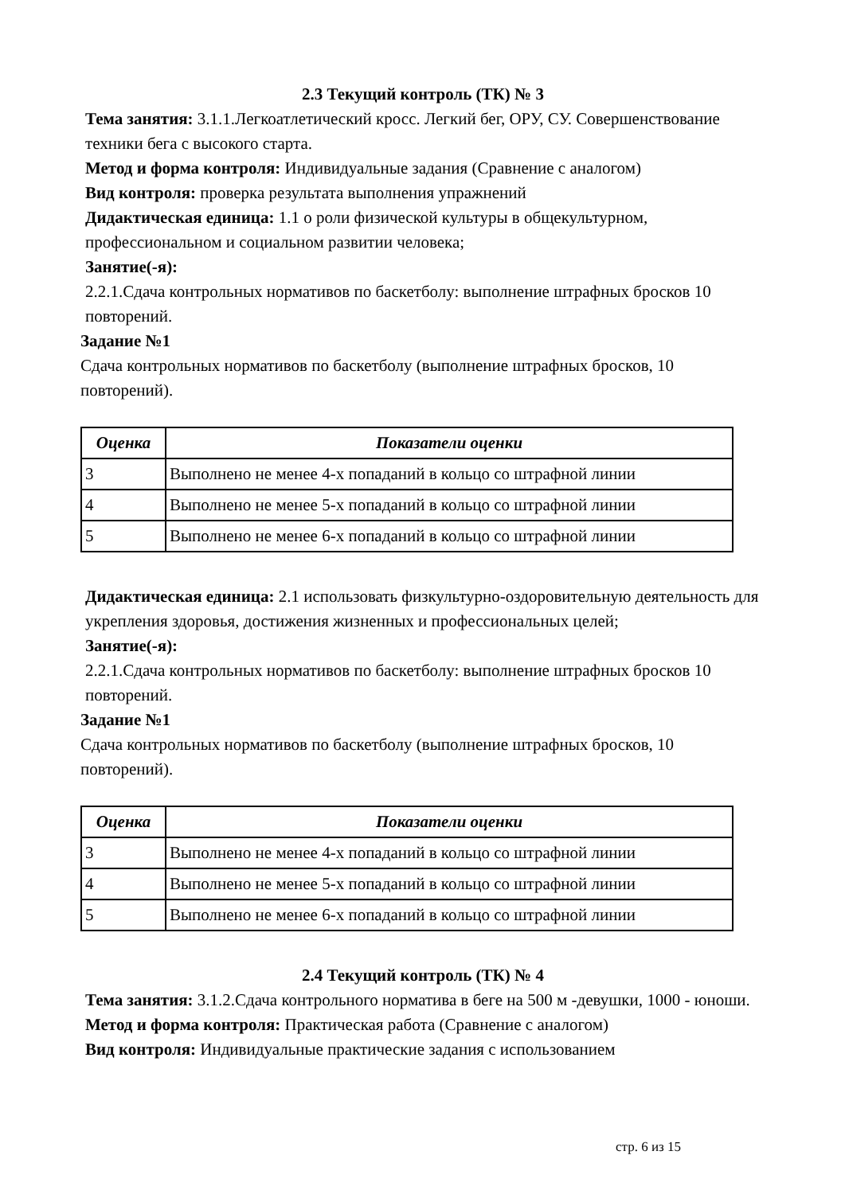2.3 Текущий контроль (ТК) № 3
Тема занятия: 3.1.1.Легкоатлетический кросс. Легкий бег, ОРУ, СУ. Совершенствование техники бега с высокого старта.
Метод и форма контроля: Индивидуальные задания (Сравнение с аналогом)
Вид контроля: проверка результата выполнения упражнений
Дидактическая единица: 1.1 о роли физической культуры в общекультурном, профессиональном и социальном развитии человека;
Занятие(-я):
2.2.1.Сдача контрольных нормативов по баскетболу: выполнение штрафных бросков 10 повторений.
Задание №1
Сдача контрольных нормативов по баскетболу (выполнение штрафных бросков, 10 повторений).
| Оценка | Показатели оценки |
| --- | --- |
| 3 | Выполнено не менее 4-х попаданий в кольцо со штрафной линии |
| 4 | Выполнено не менее 5-х попаданий в кольцо со штрафной линии |
| 5 | Выполнено не менее 6-х попаданий в кольцо со штрафной линии |
Дидактическая единица: 2.1 использовать физкультурно-оздоровительную деятельность для укрепления здоровья, достижения жизненных и профессиональных целей;
Занятие(-я):
2.2.1.Сдача контрольных нормативов по баскетболу: выполнение штрафных бросков 10 повторений.
Задание №1
Сдача контрольных нормативов по баскетболу (выполнение штрафных бросков, 10 повторений).
| Оценка | Показатели оценки |
| --- | --- |
| 3 | Выполнено не менее 4-х попаданий в кольцо со штрафной линии |
| 4 | Выполнено не менее 5-х попаданий в кольцо со штрафной линии |
| 5 | Выполнено не менее 6-х попаданий в кольцо со штрафной линии |
2.4 Текущий контроль (ТК) № 4
Тема занятия: 3.1.2.Сдача контрольного норматива в беге на 500 м -девушки, 1000 - юноши.
Метод и форма контроля: Практическая работа (Сравнение с аналогом)
Вид контроля: Индивидуальные практические задания с использованием
стр. 6 из 15